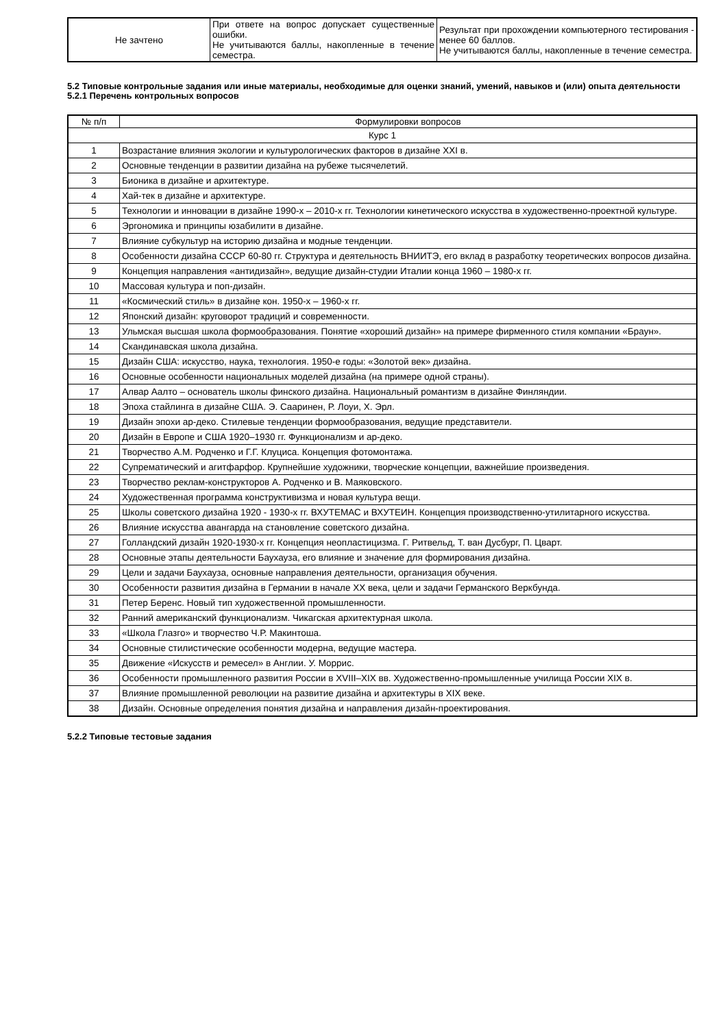| Не зачтено | При ответе на вопрос допускает существенные ошибки. Не учитываются баллы, накопленные в течение семестра. | Результат при прохождении компьютерного тестирования - менее 60 баллов. Не учитываются баллы, накопленные в течение семестра. |
5.2 Типовые контрольные задания или иные материалы, необходимые для оценки знаний, умений, навыков и (или) опыта деятельности
5.2.1 Перечень контрольных вопросов
| № п/п | Формулировки вопросов |
| --- | --- |
| Курс 1 | |
| 1 | Возрастание влияния экологии и культурологических факторов в дизайне XXI в. |
| 2 | Основные тенденции в развитии дизайна на рубеже тысячелетий. |
| 3 | Бионика в дизайне и архитектуре. |
| 4 | Хай-тек в дизайне и архитектуре. |
| 5 | Технологии и инновации в дизайне 1990-х – 2010-х гг. Технологии кинетического искусства в художественно-проектной культуре. |
| 6 | Эргономика и принципы юзабилити в дизайне. |
| 7 | Влияние субкультур на историю дизайна и модные тенденции. |
| 8 | Особенности дизайна СССР 60-80 гг. Структура и деятельность ВНИИТЭ, его вклад в разработку теоретических вопросов дизайна. |
| 9 | Концепция направления «антидизайн», ведущие дизайн-студии Италии конца 1960 – 1980-х гг. |
| 10 | Массовая культура и поп-дизайн. |
| 11 | «Космический стиль» в дизайне кон. 1950-х – 1960-х гг. |
| 12 | Японский дизайн: круговорот традиций и современности. |
| 13 | Ульмская высшая школа формообразования. Понятие «хороший дизайн» на примере фирменного стиля компании «Браун». |
| 14 | Скандинавская школа дизайна. |
| 15 | Дизайн США: искусство, наука, технология. 1950-е годы: «Золотой век» дизайна. |
| 16 | Основные особенности национальных моделей дизайна (на примере одной страны). |
| 17 | Алвар Аалто – основатель школы финского дизайна. Национальный романтизм в дизайне Финляндии. |
| 18 | Эпоха стайлинга в дизайне США. Э. Сааринен, Р. Лоуи, Х. Эрл. |
| 19 | Дизайн эпохи ар-деко. Стилевые тенденции формообразования, ведущие представители. |
| 20 | Дизайн в Европе и США 1920–1930 гг. Функционализм и ар-деко. |
| 21 | Творчество А.М. Родченко и Г.Г. Клуциса. Концепция фотомонтажа. |
| 22 | Супрематический и агитфарфор. Крупнейшие художники, творческие концепции, важнейшие произведения. |
| 23 | Творчество реклам-конструкторов А. Родченко и В. Маяковского. |
| 24 | Художественная программа конструктивизма и новая культура вещи. |
| 25 | Школы советского дизайна 1920 - 1930-х гг. ВХУТЕМАС и ВХУТЕИН. Концепция производственно-утилитарного искусства. |
| 26 | Влияние искусства авангарда на становление советского дизайна. |
| 27 | Голландский дизайн 1920-1930-х гг. Концепция неопластицизма. Г. Ритвельд, Т. ван Дусбург, П. Цварт. |
| 28 | Основные этапы деятельности Баухауза, его влияние и значение для формирования дизайна. |
| 29 | Цели и задачи Баухауза, основные направления деятельности, организация обучения. |
| 30 | Особенности развития дизайна в Германии в начале XX века, цели и задачи Германского Веркбунда. |
| 31 | Петер Беренс. Новый тип художественной промышленности. |
| 32 | Ранний американский функционализм. Чикагская архитектурная школа. |
| 33 | «Школа Глазго» и творчество Ч.Р. Макинтоша. |
| 34 | Основные стилистические особенности модерна, ведущие мастера. |
| 35 | Движение «Искусств и ремесел» в Англии. У. Моррис. |
| 36 | Особенности промышленного развития России в XVIII–XIX вв. Художественно-промышленные училища России XIX в. |
| 37 | Влияние промышленной революции на развитие дизайна и архитектуры в XIX веке. |
| 38 | Дизайн. Основные определения понятия дизайна и направления дизайн-проектирования. |
5.2.2 Типовые тестовые задания